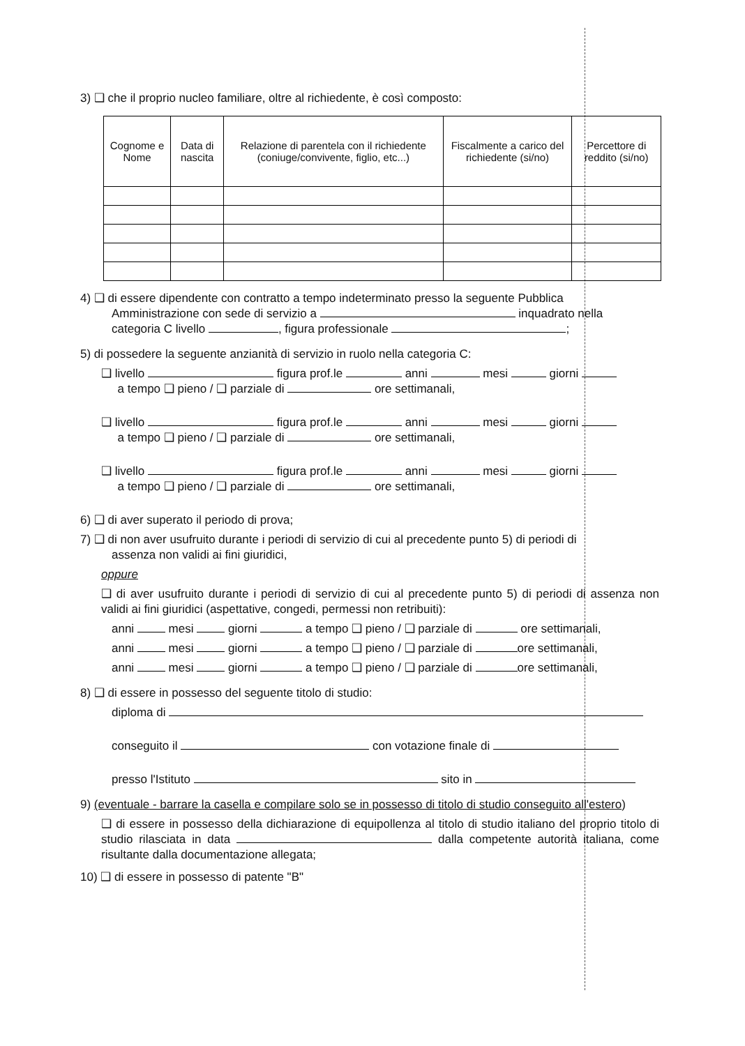3) ❑ che il proprio nucleo familiare, oltre al richiedente, è così composto:
| Cognome e Nome | Data di nascita | Relazione di parentela con il richiedente (coniuge/convivente, figlio, etc...) | Fiscalmente a carico del richiedente (si/no) | Percettore di reddito (si/no) |
| --- | --- | --- | --- | --- |
4) ❑ di essere dipendente con contratto a tempo indeterminato presso la seguente Pubblica
Amministrazione con sede di servizio a inquadrato nella
categoria C livello , figura professionale ;
5) di possedere la seguente anzianità di servizio in ruolo nella categoria C:
❑ livello figura prof.le anni mesi giorni
a tempo ❑ pieno / ❑ parziale di ore settimanali,
❑ livello figura prof.le anni mesi giorni
a tempo ❑ pieno / ❑ parziale di ore settimanali,
❑ livello figura prof.le anni mesi giorni
a tempo ❑ pieno / ❑ parziale di ore settimanali,
6) ❑ di aver superato il periodo di prova;
7) ❑ di non aver usufruito durante i periodi di servizio di cui al precedente punto 5) di periodi di
assenza non validi ai fini giuridici,
oppure
❑ di aver usufruito durante i periodi di servizio di cui al precedente punto 5) di periodi di assenza non validi ai fini giuridici (aspettative, congedi, permessi non retribuiti):
anni mesi giorni a tempo ❑ pieno / ❑ parziale di ore settimanali,
anni mesi giorni a tempo ❑ pieno / ❑ parziale di ore settimanali,
anni mesi giorni a tempo ❑ pieno / ❑ parziale di ore settimanali,
8) ❑ di essere in possesso del seguente titolo di studio:
diploma di
conseguito il con votazione finale di
presso l'Istituto sito in
9) (eventuale - barrare la casella e compilare solo se in possesso di titolo di studio conseguito all'estero)
❑ di essere in possesso della dichiarazione di equipollenza al titolo di studio italiano del proprio titolo di studio rilasciata in data dalla competente autorità italiana, come risultante dalla documentazione allegata;
10) ❑ di essere in possesso di patente "B"